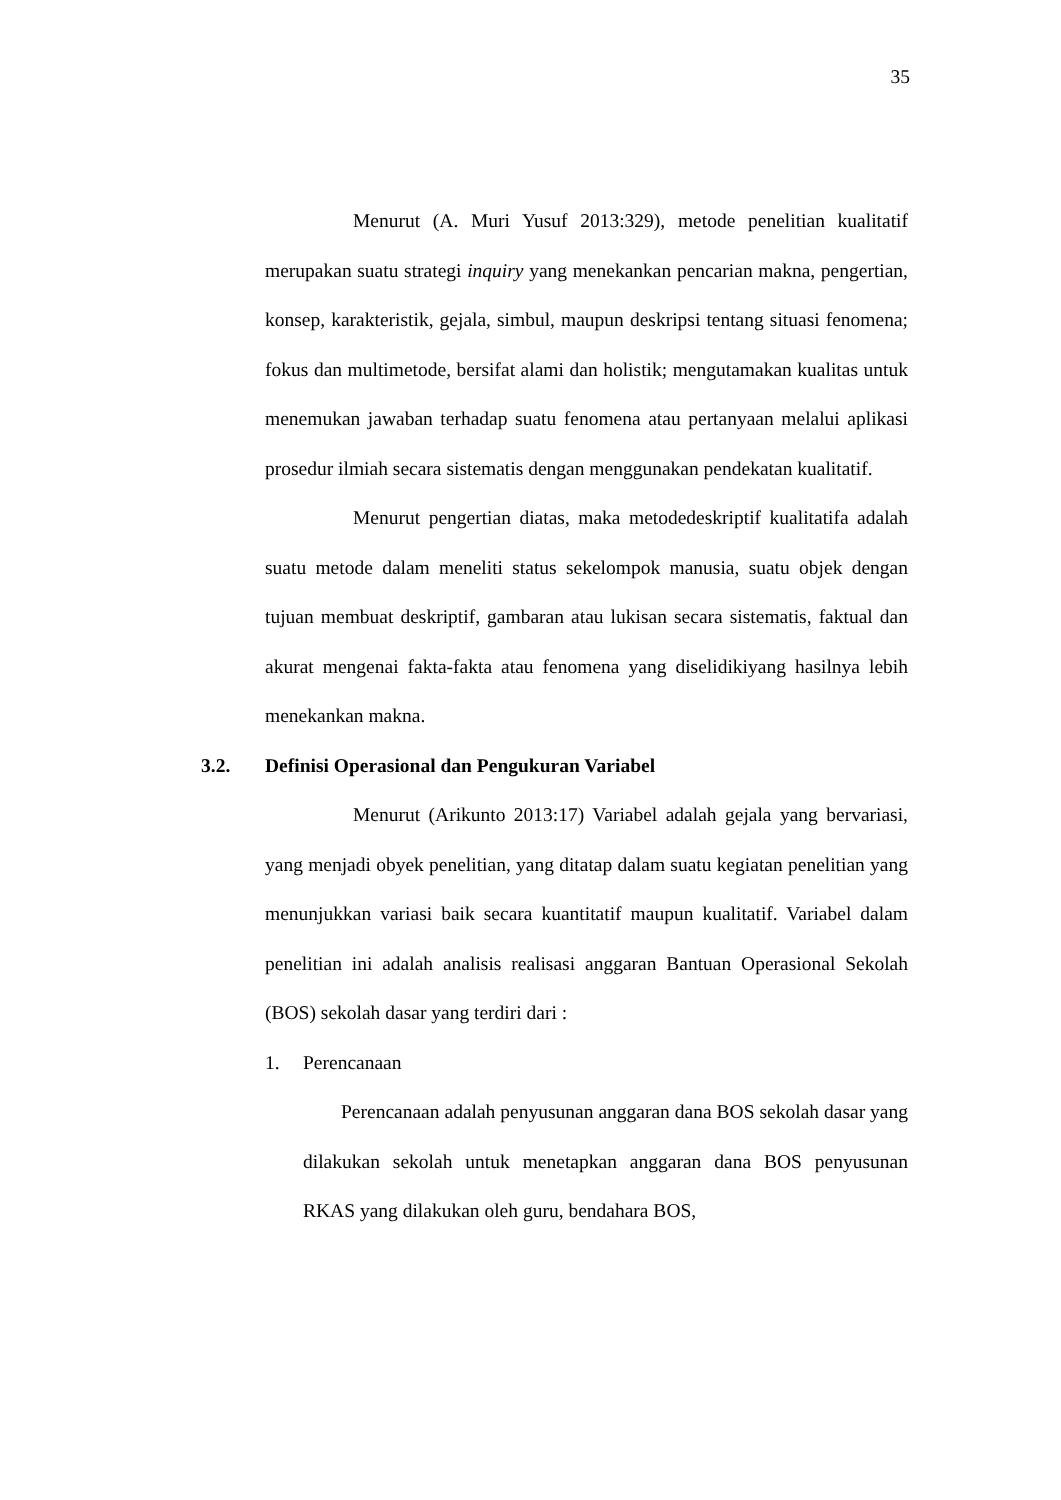35
Menurut (A. Muri Yusuf 2013:329), metode penelitian kualitatif merupakan suatu strategi inquiry yang menekankan pencarian makna, pengertian, konsep, karakteristik, gejala, simbul, maupun deskripsi tentang situasi fenomena; fokus dan multimetode, bersifat alami dan holistik; mengutamakan kualitas untuk menemukan jawaban terhadap suatu fenomena atau pertanyaan melalui aplikasi prosedur ilmiah secara sistematis dengan menggunakan pendekatan kualitatif.
Menurut pengertian diatas, maka metodedeskriptif kualitatifa adalah suatu metode dalam meneliti status sekelompok manusia, suatu objek dengan tujuan membuat deskriptif, gambaran atau lukisan secara sistematis, faktual dan akurat mengenai fakta-fakta atau fenomena yang diselidikiyang hasilnya lebih menekankan makna.
3.2. Definisi Operasional dan Pengukuran Variabel
Menurut (Arikunto 2013:17) Variabel adalah gejala yang bervariasi, yang menjadi obyek penelitian, yang ditatap dalam suatu kegiatan penelitian yang menunjukkan variasi baik secara kuantitatif maupun kualitatif. Variabel dalam penelitian ini adalah analisis realisasi anggaran Bantuan Operasional Sekolah (BOS) sekolah dasar yang terdiri dari :
1. Perencanaan
Perencanaan adalah penyusunan anggaran dana BOS sekolah dasar yang dilakukan sekolah untuk menetapkan anggaran dana BOS penyusunan RKAS yang dilakukan oleh guru, bendahara BOS,